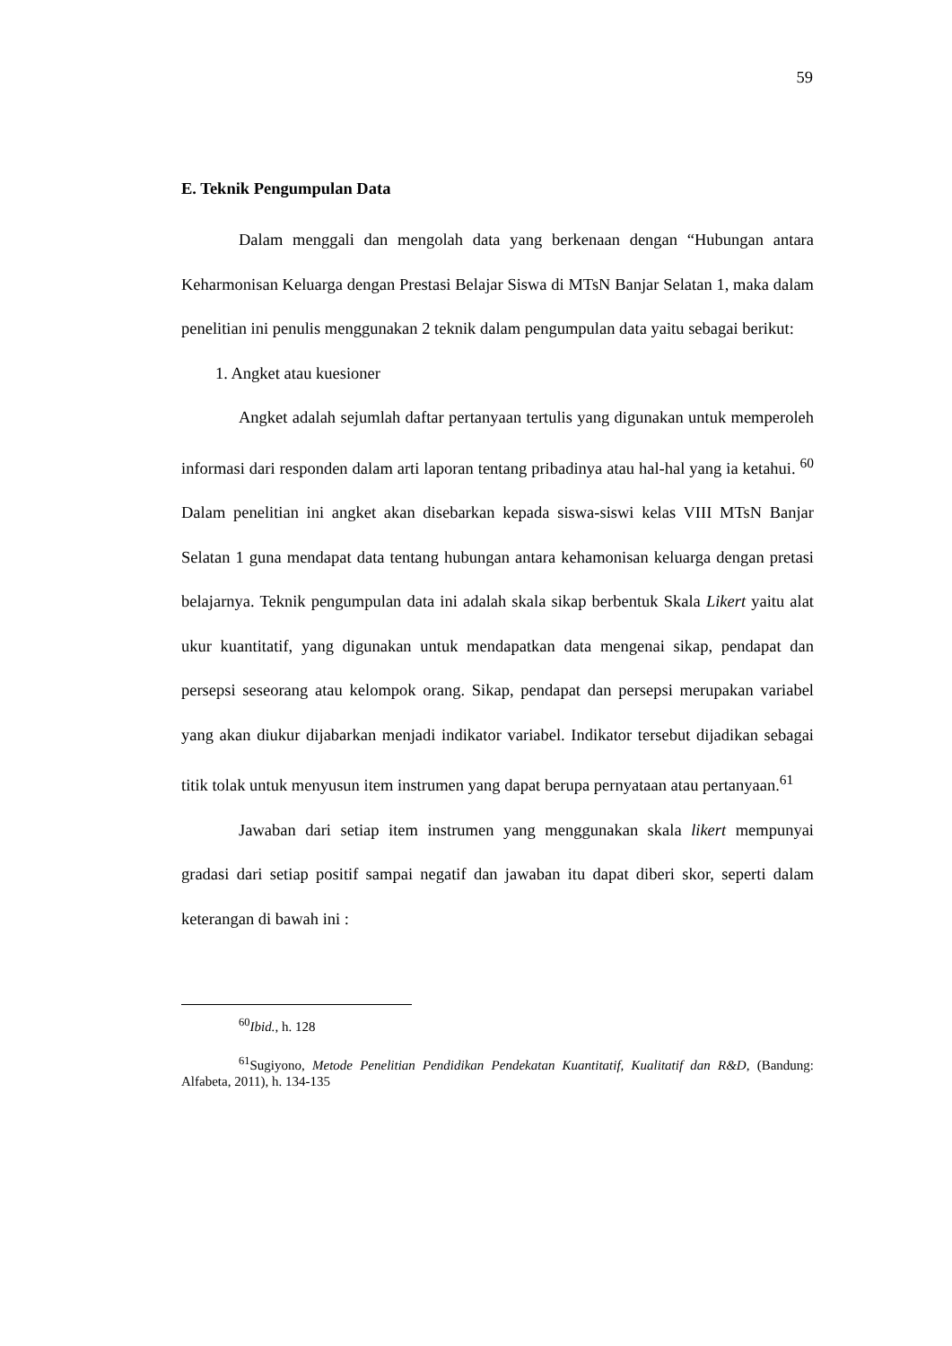59
E. Teknik Pengumpulan Data
Dalam menggali dan mengolah data yang berkenaan dengan “Hubungan antara Keharmonisan Keluarga dengan Prestasi Belajar Siswa di MTsN Banjar Selatan 1, maka dalam penelitian ini penulis menggunakan 2 teknik dalam pengumpulan data yaitu sebagai berikut:
1. Angket atau kuesioner
Angket adalah sejumlah daftar pertanyaan tertulis yang digunakan untuk memperoleh informasi dari responden dalam arti laporan tentang pribadinya atau hal-hal yang ia ketahui. <sup>60</sup> Dalam penelitian ini angket akan disebarkan kepada siswa-siswi kelas VIII MTsN Banjar Selatan 1 guna mendapat data tentang hubungan antara kehamonisan keluarga dengan pretasi belajarnya. Teknik pengumpulan data ini adalah skala sikap berbentuk Skala Likert yaitu alat ukur kuantitatif, yang digunakan untuk mendapatkan data mengenai sikap, pendapat dan persepsi seseorang atau kelompok orang. Sikap, pendapat dan persepsi merupakan variabel yang akan diukur dijabarkan menjadi indikator variabel. Indikator tersebut dijadikan sebagai titik tolak untuk menyusun item instrumen yang dapat berupa pernyataan atau pertanyaan.<sup>61</sup>
Jawaban dari setiap item instrumen yang menggunakan skala likert mempunyai gradasi dari setiap positif sampai negatif dan jawaban itu dapat diberi skor, seperti dalam keterangan di bawah ini :
<sup>60</sup> Ibid., h. 128
<sup>61</sup> Sugiyono, Metode Penelitian Pendidikan Pendekatan Kuantitatif, Kualitatif dan R&D, (Bandung: Alfabeta, 2011), h. 134-135